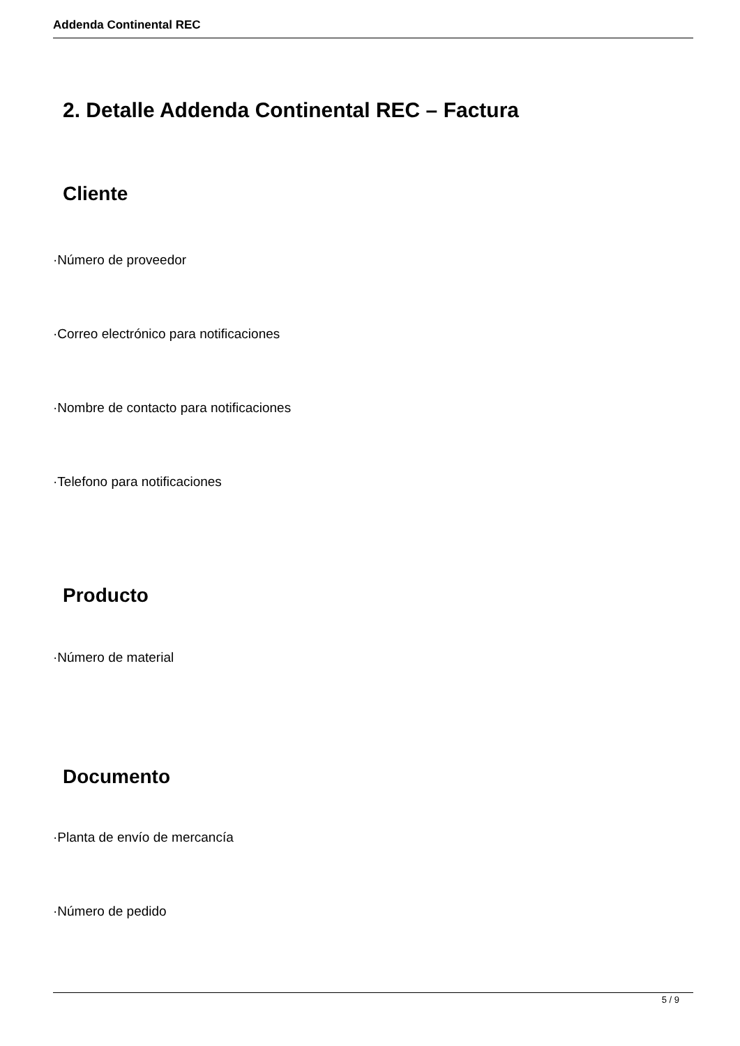Addenda Continental REC
2. Detalle Addenda Continental REC – Factura
Cliente
·Número de proveedor
·Correo electrónico para notificaciones
·Nombre de contacto para notificaciones
·Telefono para notificaciones
Producto
·Número de material
Documento
·Planta de envío de mercancía
·Número de pedido
5 / 9